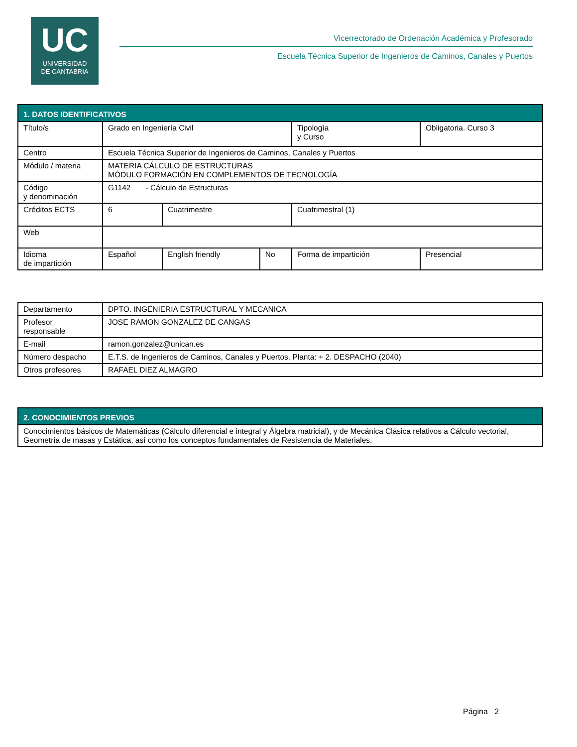UC
UNIVERSIDAD
DE CANTABRIA
Vicerrectorado de Ordenación Académica y Profesorado
Escuela Técnica Superior de Ingenieros de Caminos, Canales y Puertos
| 1. DATOS IDENTIFICATIVOS | | | | | | |
| Título/s | Grado en Ingeniería Civil | | | | Tipología y Curso | Obligatoria. Curso 3 |
| Centro | Escuela Técnica Superior de Ingenieros de Caminos, Canales y Puertos | | | | | |
| Módulo / materia | MATERIA CÁLCULO DE ESTRUCTURAS MÓDULO FORMACIÓN EN COMPLEMENTOS DE TECNOLOGÍA | | | | | |
| Código y denominación | G1142 - Cálculo de Estructuras | | | | | |
| Créditos ECTS | 6 | Cuatrimestre | | Cuatrimestral (1) | | |
| Web | | | | | | |
| Idioma de impartición | Español | English friendly | No | Forma de impartición | | Presencial |
| Departamento | DPTO. INGENIERIA ESTRUCTURAL Y MECANICA |
| Profesor responsable | JOSE RAMON GONZALEZ DE CANGAS |
| E-mail | ramon.gonzalez@unican.es |
| Número despacho | E.T.S. de Ingenieros de Caminos, Canales y Puertos. Planta: + 2. DESPACHO (2040) |
| Otros profesores | RAFAEL DIEZ ALMAGRO |
| 2. CONOCIMIENTOS PREVIOS |
| Conocimientos básicos de Matemáticas (Cálculo diferencial e integral y Álgebra matricial), y de Mecánica Clásica relativos a Cálculo vectorial, Geometría de masas y Estática, así como los conceptos fundamentales de Resistencia de Materiales. |
Página 2